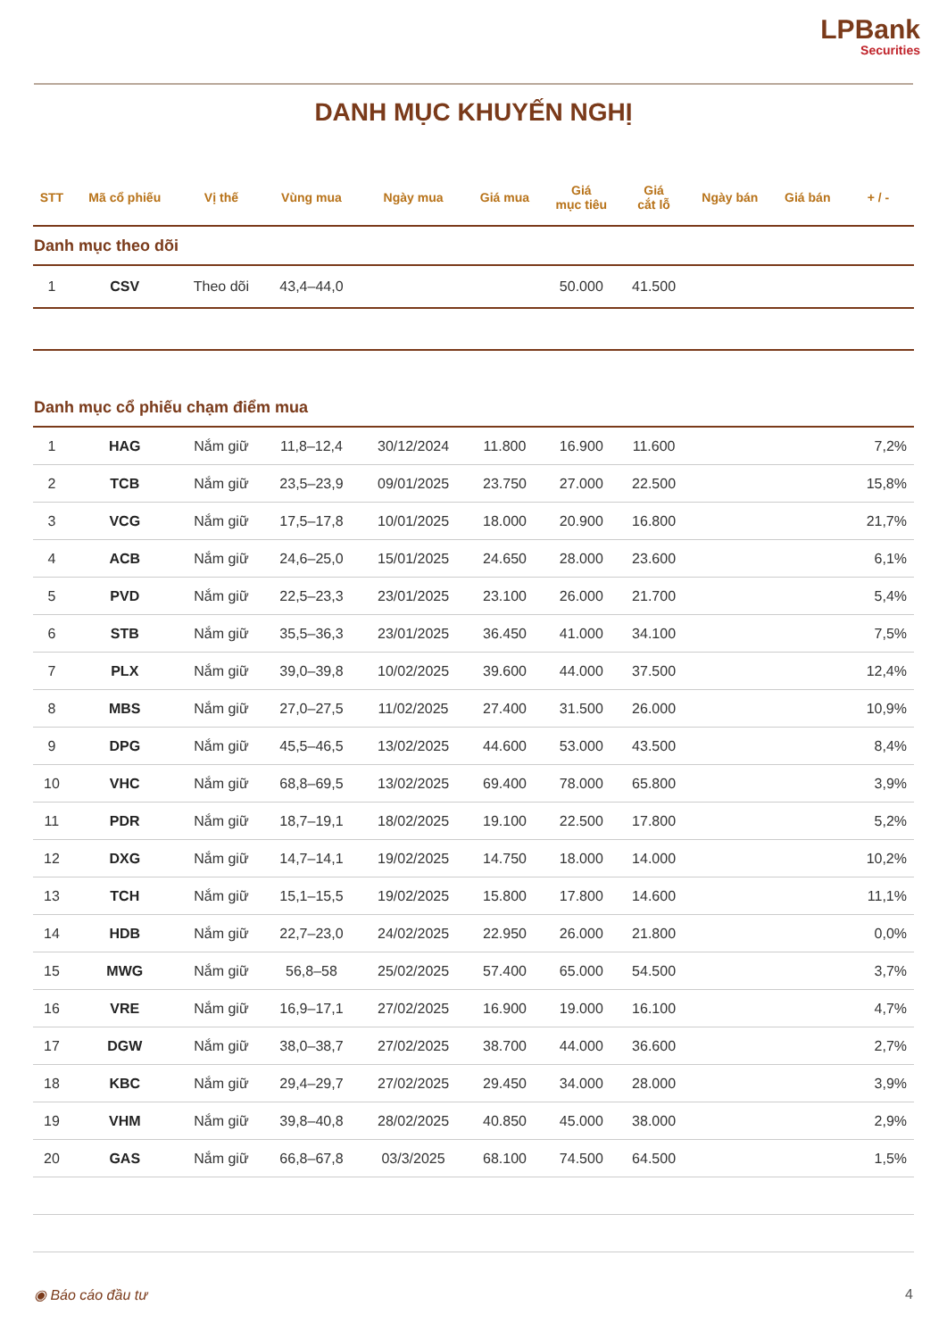LPBank
Securities
DANH MỤC KHUYẾN NGHỊ
| STT | Mã cổ phiếu | Vị thế | Vùng mua | Ngày mua | Giá mua | Giá mục tiêu | Giá cắt lỗ | Ngày bán | Giá bán | + / - |
| --- | --- | --- | --- | --- | --- | --- | --- | --- | --- | --- |
| Danh mục theo dõi | | | | | | | | | | |
| 1 | CSV | Theo dõi | 43,4–44,0 | | | 50.000 | 41.500 | | | |
| Danh mục cổ phiếu chạm điểm mua | | | | | | | | | | |
| 1 | HAG | Nắm giữ | 11,8–12,4 | 30/12/2024 | 11.800 | 16.900 | 11.600 | | | 7,2% |
| 2 | TCB | Nắm giữ | 23,5–23,9 | 09/01/2025 | 23.750 | 27.000 | 22.500 | | | 15,8% |
| 3 | VCG | Nắm giữ | 17,5–17,8 | 10/01/2025 | 18.000 | 20.900 | 16.800 | | | 21,7% |
| 4 | ACB | Nắm giữ | 24,6–25,0 | 15/01/2025 | 24.650 | 28.000 | 23.600 | | | 6,1% |
| 5 | PVD | Nắm giữ | 22,5–23,3 | 23/01/2025 | 23.100 | 26.000 | 21.700 | | | 5,4% |
| 6 | STB | Nắm giữ | 35,5–36,3 | 23/01/2025 | 36.450 | 41.000 | 34.100 | | | 7,5% |
| 7 | PLX | Nắm giữ | 39,0–39,8 | 10/02/2025 | 39.600 | 44.000 | 37.500 | | | 12,4% |
| 8 | MBS | Nắm giữ | 27,0–27,5 | 11/02/2025 | 27.400 | 31.500 | 26.000 | | | 10,9% |
| 9 | DPG | Nắm giữ | 45,5–46,5 | 13/02/2025 | 44.600 | 53.000 | 43.500 | | | 8,4% |
| 10 | VHC | Nắm giữ | 68,8–69,5 | 13/02/2025 | 69.400 | 78.000 | 65.800 | | | 3,9% |
| 11 | PDR | Nắm giữ | 18,7–19,1 | 18/02/2025 | 19.100 | 22.500 | 17.800 | | | 5,2% |
| 12 | DXG | Nắm giữ | 14,7–14,1 | 19/02/2025 | 14.750 | 18.000 | 14.000 | | | 10,2% |
| 13 | TCH | Nắm giữ | 15,1–15,5 | 19/02/2025 | 15.800 | 17.800 | 14.600 | | | 11,1% |
| 14 | HDB | Nắm giữ | 22,7–23,0 | 24/02/2025 | 22.950 | 26.000 | 21.800 | | | 0,0% |
| 15 | MWG | Nắm giữ | 56,8–58 | 25/02/2025 | 57.400 | 65.000 | 54.500 | | | 3,7% |
| 16 | VRE | Nắm giữ | 16,9–17,1 | 27/02/2025 | 16.900 | 19.000 | 16.100 | | | 4,7% |
| 17 | DGW | Nắm giữ | 38,0–38,7 | 27/02/2025 | 38.700 | 44.000 | 36.600 | | | 2,7% |
| 18 | KBC | Nắm giữ | 29,4–29,7 | 27/02/2025 | 29.450 | 34.000 | 28.000 | | | 3,9% |
| 19 | VHM | Nắm giữ | 39,8–40,8 | 28/02/2025 | 40.850 | 45.000 | 38.000 | | | 2,9% |
| 20 | GAS | Nắm giữ | 66,8–67,8 | 03/3/2025 | 68.100 | 74.500 | 64.500 | | | 1,5% |
◉ Báo cáo đầu tư 4